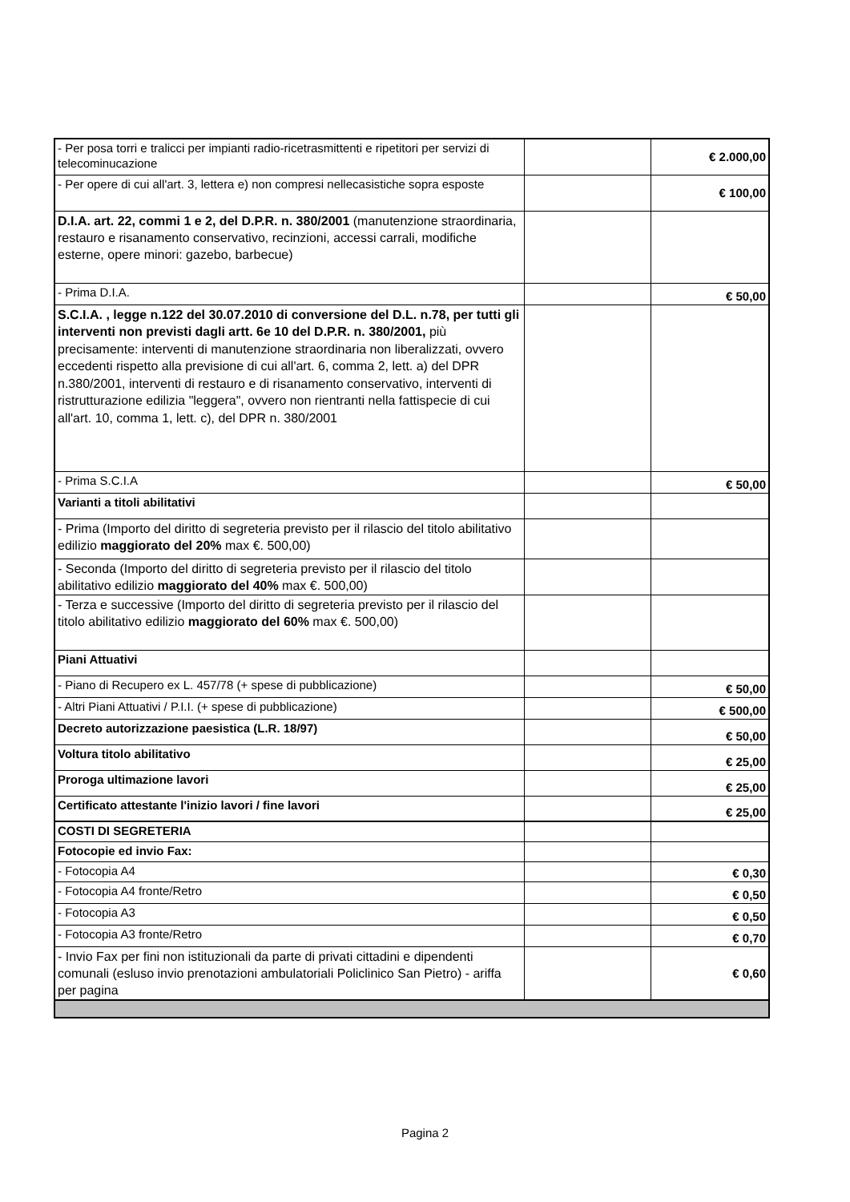| - Per posa torri e tralicci per impianti radio-ricetrasmittenti e ripetitori per servizi di telecominucazione | | € 2.000,00 |
| - Per opere di cui all'art. 3, lettera e) non compresi nellecasistiche sopra esposte | | € 100,00 |
| D.I.A. art. 22, commi 1 e 2, del D.P.R. n. 380/2001 (manutenzione straordinaria, restauro e risanamento conservativo, recinzioni, accessi carrali, modifiche esterne, opere minori: gazebo, barbecue) | | |
| - Prima D.I.A. | | € 50,00 |
| S.C.I.A. , legge n.122 del 30.07.2010 di conversione del D.L. n.78, per tutti gli interventi non previsti dagli artt. 6e 10 del D.P.R. n. 380/2001, più precisamente: interventi di manutenzione straordinaria non liberalizzati, ovvero eccedenti rispetto alla previsione di cui all'art. 6, comma 2, lett. a) del DPR n.380/2001, interventi di restauro e di risanamento conservativo, interventi di ristrutturazione edilizia "leggera", ovvero non rientranti nella fattispecie di cui all'art. 10, comma 1, lett. c), del DPR n. 380/2001 | | |
| - Prima S.C.I.A | | € 50,00 |
| Varianti a titoli abilitativi | | |
| - Prima (Importo del diritto di segreteria previsto per il rilascio del titolo abilitativo edilizio maggiorato del 20% max €. 500,00) | | |
| - Seconda (Importo del diritto di segreteria previsto per il rilascio del titolo abilitativo edilizio maggiorato del 40% max €. 500,00) | | |
| - Terza e successive (Importo del diritto di segreteria previsto per il rilascio del titolo abilitativo edilizio maggiorato del 60% max €. 500,00) | | |
| Piani Attuativi | | |
| - Piano di Recupero ex L. 457/78 (+ spese di pubblicazione) | | € 50,00 |
| - Altri Piani Attuativi / P.I.I. (+ spese di pubblicazione) | | € 500,00 |
| Decreto autorizzazione paesistica (L.R. 18/97) | | € 50,00 |
| Voltura titolo abilitativo | | € 25,00 |
| Proroga ultimazione lavori | | € 25,00 |
| Certificato attestante l'inizio lavori / fine lavori | | € 25,00 |
| COSTI DI SEGRETERIA | | |
| Fotocopie ed invio Fax: | | |
| - Fotocopia A4 | | € 0,30 |
| - Fotocopia A4 fronte/Retro | | € 0,50 |
| - Fotocopia A3 | | € 0,50 |
| - Fotocopia A3 fronte/Retro | | € 0,70 |
| - Invio Fax per fini non istituzionali da parte di privati cittadini e dipendenti comunali (esluso invio prenotazioni ambulatoriali Policlinico San Pietro) - ariffa per pagina | | € 0,60 |
Pagina 2